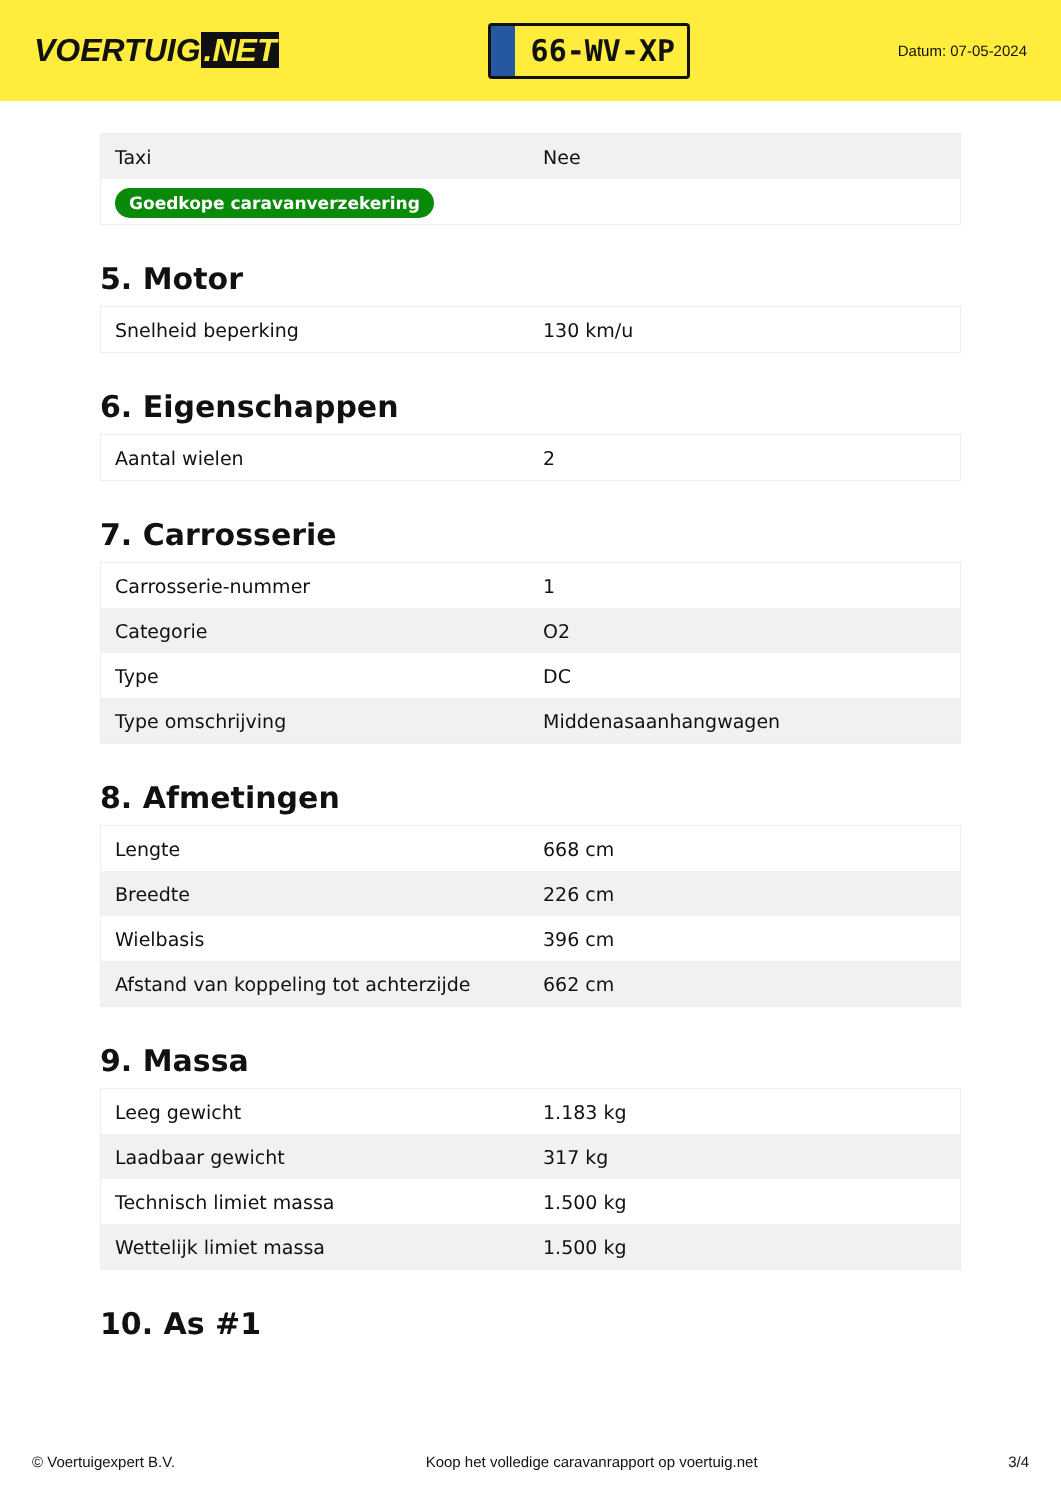VOERTUIG.NET
66-WV-XP
Datum: 07-05-2024
| Taxi | Nee |
| Goedkope caravanverzekering | |
5. Motor
| Snelheid beperking | 130 km/u |
6. Eigenschappen
| Aantal wielen | 2 |
7. Carrosserie
| Carrosserie-nummer | 1 |
| Categorie | O2 |
| Type | DC |
| Type omschrijving | Middenasaanhangwagen |
8. Afmetingen
| Lengte | 668 cm |
| Breedte | 226 cm |
| Wielbasis | 396 cm |
| Afstand van koppeling tot achterzijde | 662 cm |
9. Massa
| Leeg gewicht | 1.183 kg |
| Laadbaar gewicht | 317 kg |
| Technisch limiet massa | 1.500 kg |
| Wettelijk limiet massa | 1.500 kg |
10. As #1
© Voertuigexpert B.V. Koop het volledige caravanrapport op voertuig.net 3/4